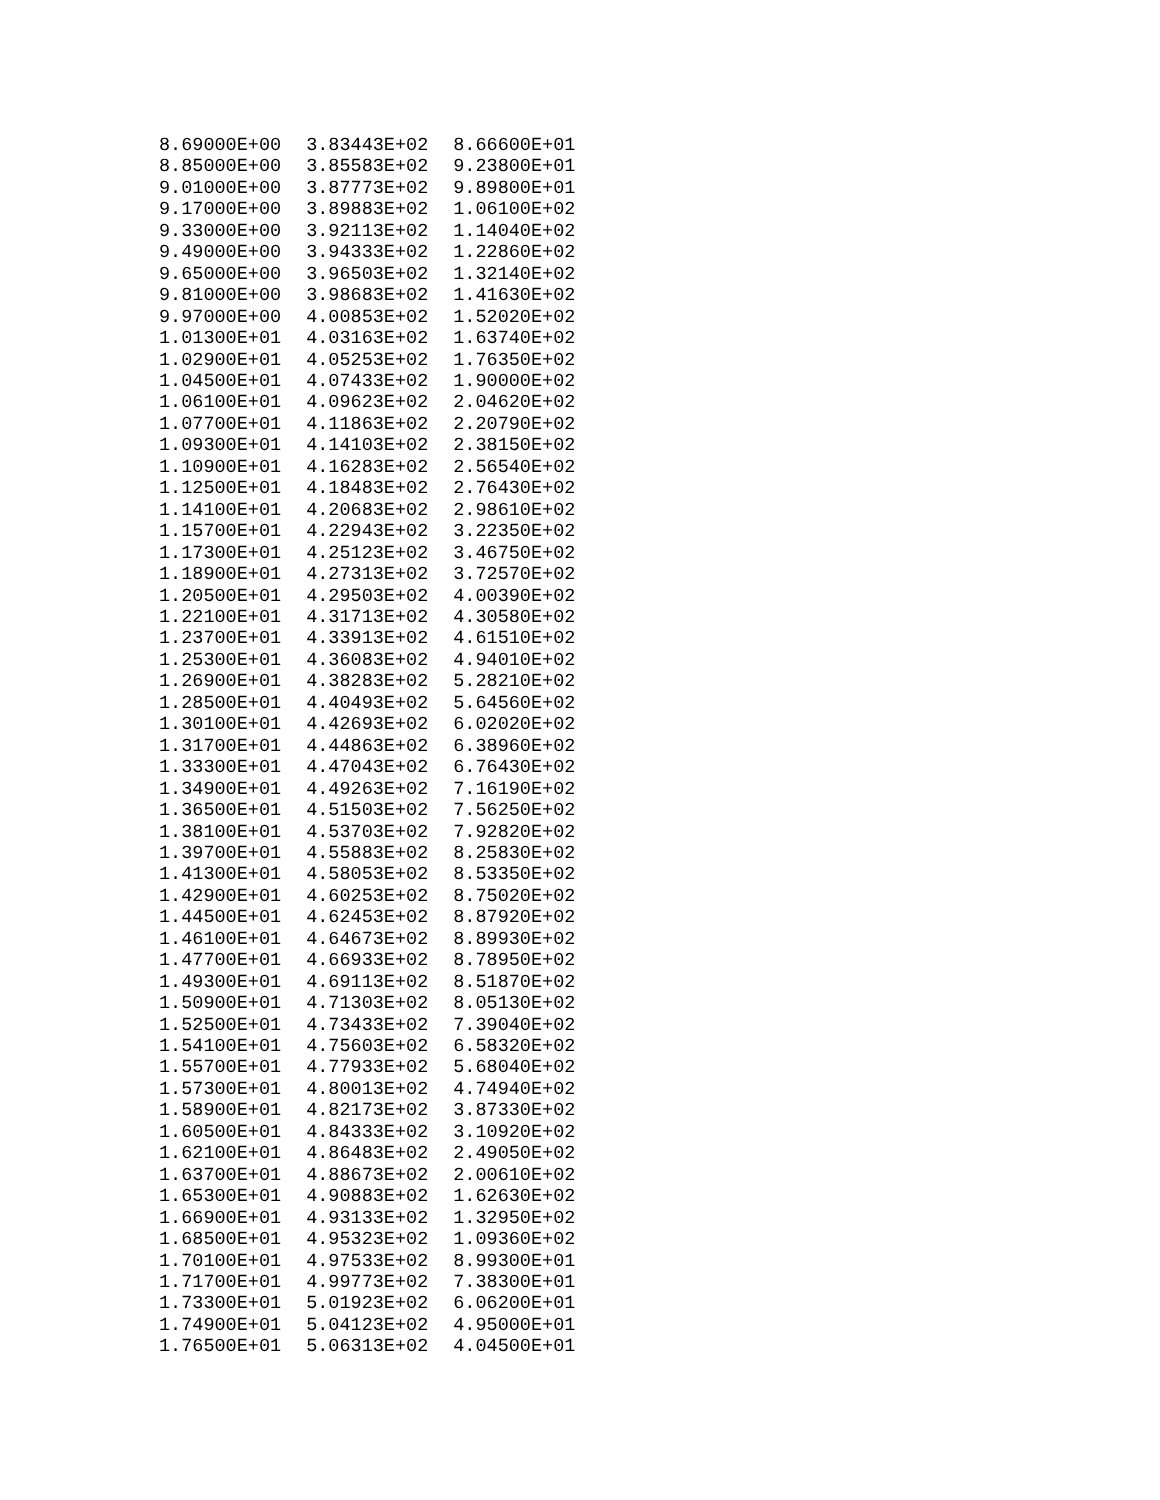| 8.69000E+00 | 3.83443E+02 | 8.66600E+01 |
| 8.85000E+00 | 3.85583E+02 | 9.23800E+01 |
| 9.01000E+00 | 3.87773E+02 | 9.89800E+01 |
| 9.17000E+00 | 3.89883E+02 | 1.06100E+02 |
| 9.33000E+00 | 3.92113E+02 | 1.14040E+02 |
| 9.49000E+00 | 3.94333E+02 | 1.22860E+02 |
| 9.65000E+00 | 3.96503E+02 | 1.32140E+02 |
| 9.81000E+00 | 3.98683E+02 | 1.41630E+02 |
| 9.97000E+00 | 4.00853E+02 | 1.52020E+02 |
| 1.01300E+01 | 4.03163E+02 | 1.63740E+02 |
| 1.02900E+01 | 4.05253E+02 | 1.76350E+02 |
| 1.04500E+01 | 4.07433E+02 | 1.90000E+02 |
| 1.06100E+01 | 4.09623E+02 | 2.04620E+02 |
| 1.07700E+01 | 4.11863E+02 | 2.20790E+02 |
| 1.09300E+01 | 4.14103E+02 | 2.38150E+02 |
| 1.10900E+01 | 4.16283E+02 | 2.56540E+02 |
| 1.12500E+01 | 4.18483E+02 | 2.76430E+02 |
| 1.14100E+01 | 4.20683E+02 | 2.98610E+02 |
| 1.15700E+01 | 4.22943E+02 | 3.22350E+02 |
| 1.17300E+01 | 4.25123E+02 | 3.46750E+02 |
| 1.18900E+01 | 4.27313E+02 | 3.72570E+02 |
| 1.20500E+01 | 4.29503E+02 | 4.00390E+02 |
| 1.22100E+01 | 4.31713E+02 | 4.30580E+02 |
| 1.23700E+01 | 4.33913E+02 | 4.61510E+02 |
| 1.25300E+01 | 4.36083E+02 | 4.94010E+02 |
| 1.26900E+01 | 4.38283E+02 | 5.28210E+02 |
| 1.28500E+01 | 4.40493E+02 | 5.64560E+02 |
| 1.30100E+01 | 4.42693E+02 | 6.02020E+02 |
| 1.31700E+01 | 4.44863E+02 | 6.38960E+02 |
| 1.33300E+01 | 4.47043E+02 | 6.76430E+02 |
| 1.34900E+01 | 4.49263E+02 | 7.16190E+02 |
| 1.36500E+01 | 4.51503E+02 | 7.56250E+02 |
| 1.38100E+01 | 4.53703E+02 | 7.92820E+02 |
| 1.39700E+01 | 4.55883E+02 | 8.25830E+02 |
| 1.41300E+01 | 4.58053E+02 | 8.53350E+02 |
| 1.42900E+01 | 4.60253E+02 | 8.75020E+02 |
| 1.44500E+01 | 4.62453E+02 | 8.87920E+02 |
| 1.46100E+01 | 4.64673E+02 | 8.89930E+02 |
| 1.47700E+01 | 4.66933E+02 | 8.78950E+02 |
| 1.49300E+01 | 4.69113E+02 | 8.51870E+02 |
| 1.50900E+01 | 4.71303E+02 | 8.05130E+02 |
| 1.52500E+01 | 4.73433E+02 | 7.39040E+02 |
| 1.54100E+01 | 4.75603E+02 | 6.58320E+02 |
| 1.55700E+01 | 4.77933E+02 | 5.68040E+02 |
| 1.57300E+01 | 4.80013E+02 | 4.74940E+02 |
| 1.58900E+01 | 4.82173E+02 | 3.87330E+02 |
| 1.60500E+01 | 4.84333E+02 | 3.10920E+02 |
| 1.62100E+01 | 4.86483E+02 | 2.49050E+02 |
| 1.63700E+01 | 4.88673E+02 | 2.00610E+02 |
| 1.65300E+01 | 4.90883E+02 | 1.62630E+02 |
| 1.66900E+01 | 4.93133E+02 | 1.32950E+02 |
| 1.68500E+01 | 4.95323E+02 | 1.09360E+02 |
| 1.70100E+01 | 4.97533E+02 | 8.99300E+01 |
| 1.71700E+01 | 4.99773E+02 | 7.38300E+01 |
| 1.73300E+01 | 5.01923E+02 | 6.06200E+01 |
| 1.74900E+01 | 5.04123E+02 | 4.95000E+01 |
| 1.76500E+01 | 5.06313E+02 | 4.04500E+01 |